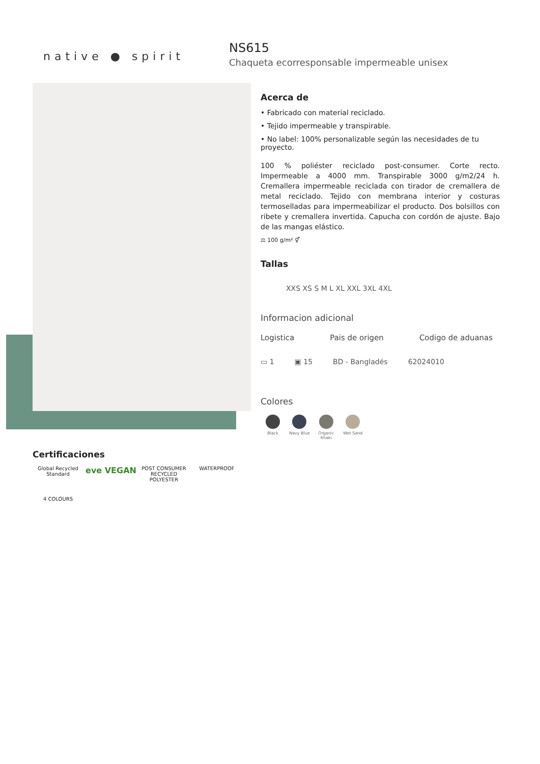native ● spirit
NS615
Chaqueta ecorresponsable impermeable unisex
Acerca de
• Fabricado con material reciclado.
• Tejido impermeable y transpirable.
• No label: 100% personalizable según las necesidades de tu proyecto.
100 % poliéster reciclado post-consumer. Corte recto. Impermeable a 4000 mm. Transpirable 3000 g/m2/24 h. Cremallera impermeable reciclada con tirador de cremallera de metal reciclado. Tejido con membrana interior y costuras termoselladas para impermeabilizar el producto. Dos bolsillos con ribete y cremallera invertida. Capucha con cordón de ajuste. Bajo de las mangas elástico.
⚖ 100 g/m² ⚥
Tallas
XXS XS S M L XL XXL 3XL 4XL
Informacion adicional
Logistica Pais de origen Codigo de aduanas
▭ 1 ▣ 15 BD - Bangladés 62024010
Colores
Black Navy Blue
Organic Khaki
Wet Sand
Certificaciones
Global Recycled Standard
eve VEGAN
POST CONSUMER RECYCLED POLYESTER
WATERPROOF
4 COLOURS